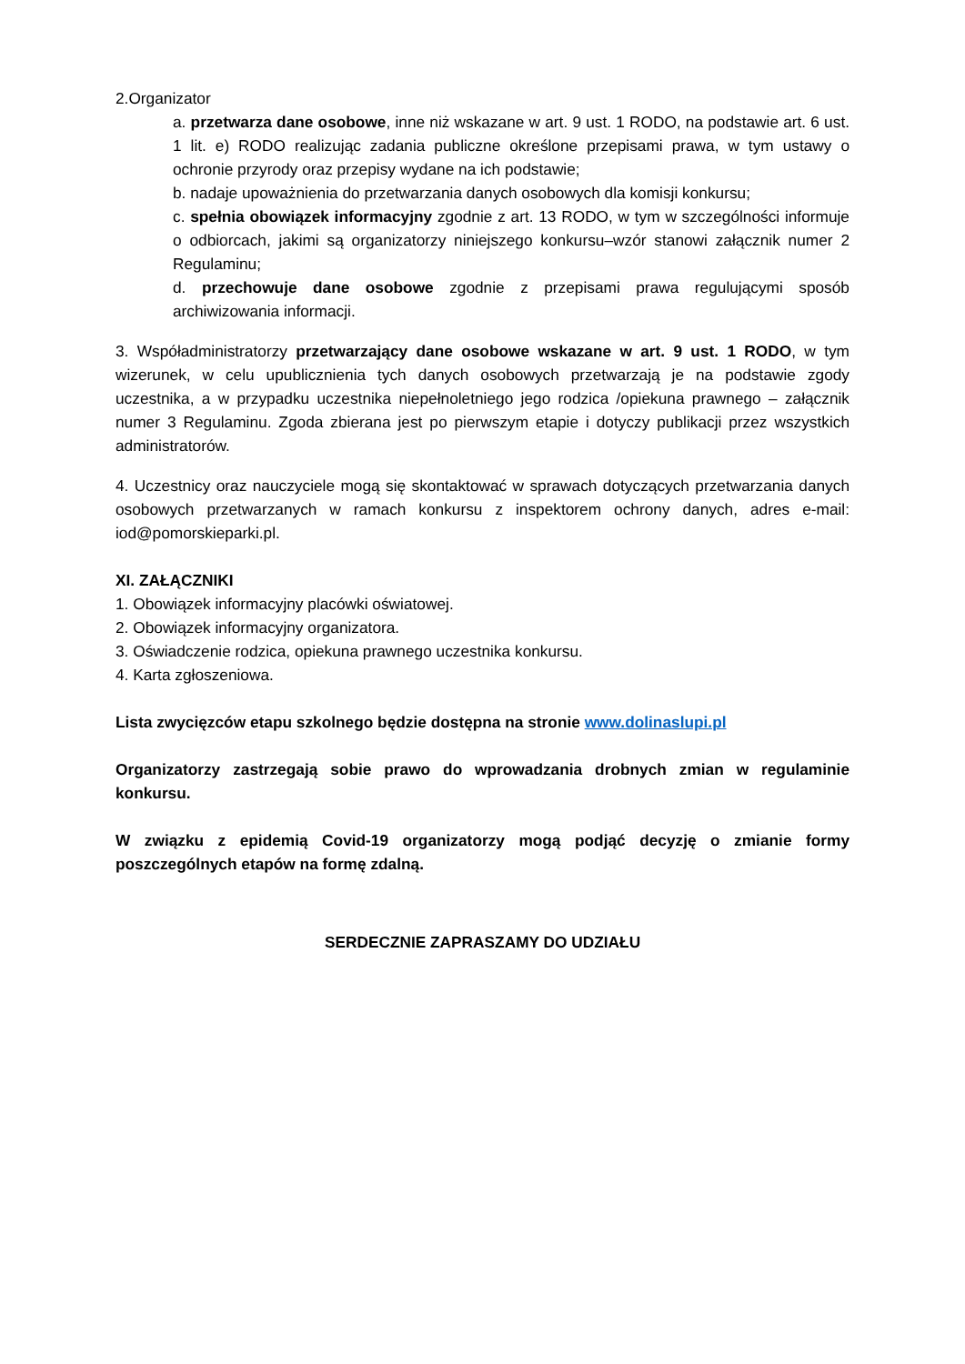2.Organizator
a. przetwarza dane osobowe, inne niż wskazane w art. 9 ust. 1 RODO, na podstawie art. 6 ust. 1 lit. e) RODO realizując zadania publiczne określone przepisami prawa, w tym ustawy o ochronie przyrody oraz przepisy wydane na ich podstawie;
b. nadaje upoważnienia do przetwarzania danych osobowych dla komisji konkursu;
c. spełnia obowiązek informacyjny zgodnie z art. 13 RODO, w tym w szczególności informuje o odbiorcach, jakimi są organizatorzy niniejszego konkursu–wzór stanowi załącznik numer 2 Regulaminu;
d. przechowuje dane osobowe zgodnie z przepisami prawa regulującymi sposób archiwizowania informacji.
3. Współadministratorzy przetwarzający dane osobowe wskazane w art. 9 ust. 1 RODO, w tym wizerunek, w celu upublicznienia tych danych osobowych przetwarzają je na podstawie zgody uczestnika, a w przypadku uczestnika niepełnoletniego jego rodzica /opiekuna prawnego – załącznik numer 3 Regulaminu. Zgoda zbierana jest po pierwszym etapie i dotyczy publikacji przez wszystkich administratorów.
4. Uczestnicy oraz nauczyciele mogą się skontaktować w sprawach dotyczących przetwarzania danych osobowych przetwarzanych w ramach konkursu z inspektorem ochrony danych, adres e-mail: iod@pomorskieparki.pl.
XI. ZAŁĄCZNIKI
1. Obowiązek informacyjny placówki oświatowej.
2. Obowiązek informacyjny organizatora.
3. Oświadczenie rodzica, opiekuna prawnego uczestnika konkursu.
4. Karta zgłoszeniowa.
Lista zwycięzców etapu szkolnego będzie dostępna na stronie www.dolinaslupi.pl
Organizatorzy zastrzegają sobie prawo do wprowadzania drobnych zmian w regulaminie konkursu.
W związku z epidemią Covid-19 organizatorzy mogą podjąć decyzję o zmianie formy poszczególnych etapów na formę zdalną.
SERDECZNIE ZAPRASZAMY DO UDZIAŁU